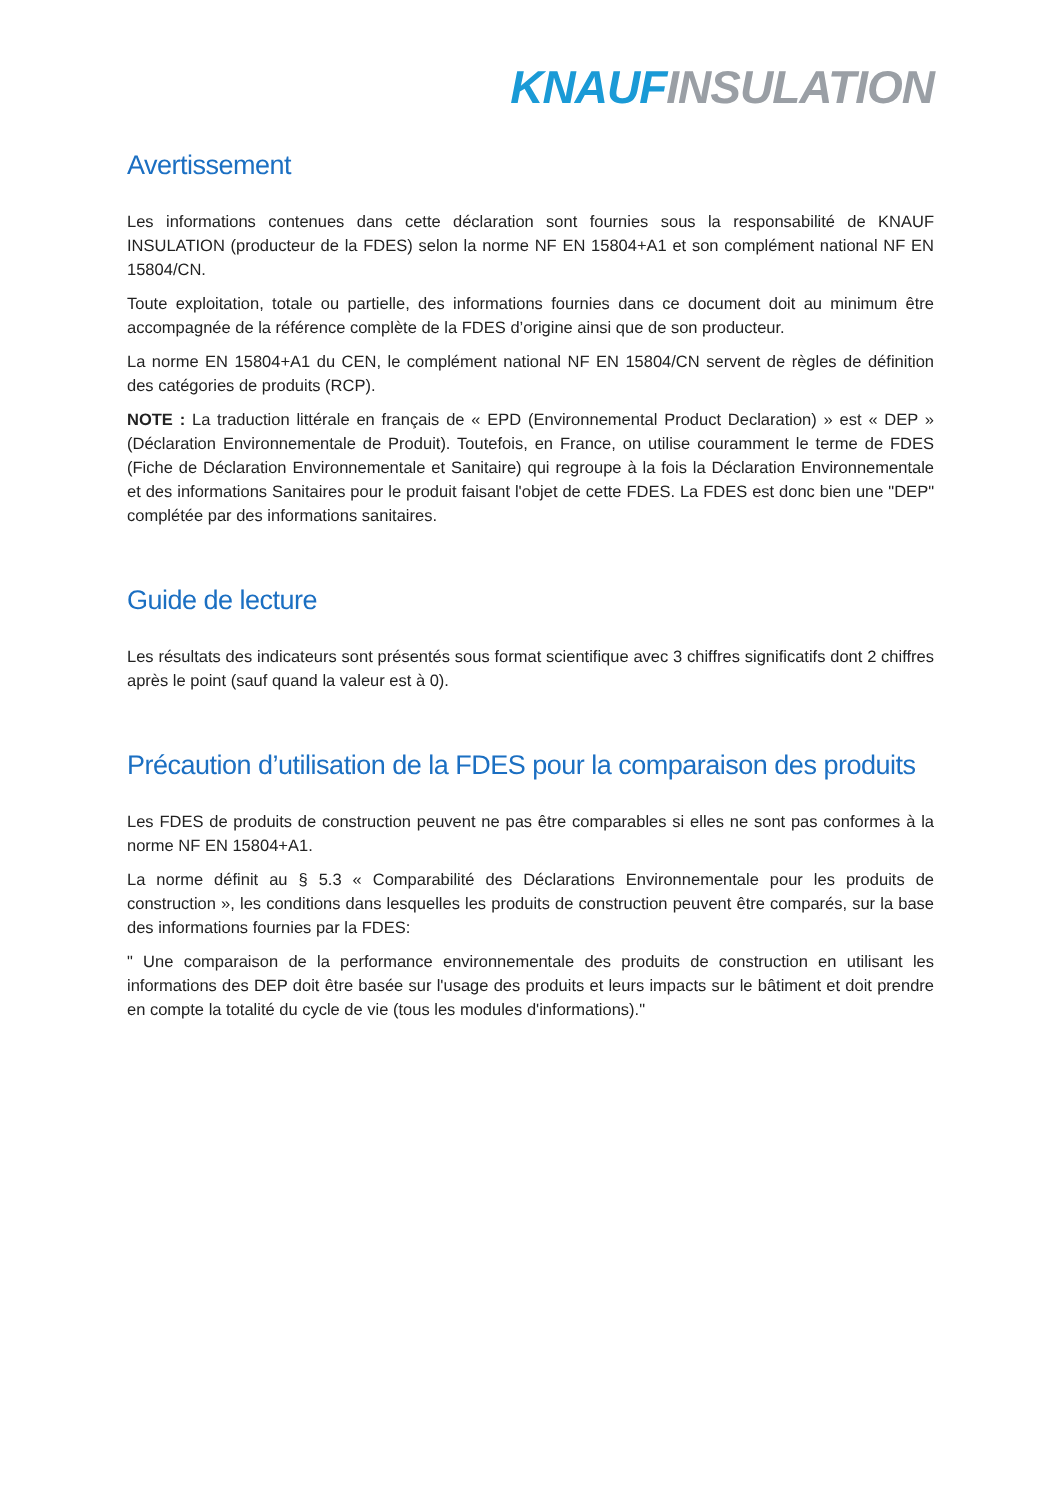KNAUF INSULATION
Avertissement
Les informations contenues dans cette déclaration sont fournies sous la responsabilité de KNAUF INSULATION (producteur de la FDES) selon la norme NF EN 15804+A1 et son complément national NF EN 15804/CN.
Toute exploitation, totale ou partielle, des informations fournies dans ce document doit au minimum être accompagnée de la référence complète de la FDES d’origine ainsi que de son producteur.
La norme EN 15804+A1 du CEN, le complément national NF EN 15804/CN servent de règles de définition des catégories de produits (RCP).
NOTE : La traduction littérale en français de « EPD (Environnemental Product Declaration) » est « DEP » (Déclaration Environnementale de Produit). Toutefois, en France, on utilise couramment le terme de FDES (Fiche de Déclaration Environnementale et Sanitaire) qui regroupe à la fois la Déclaration Environnementale et des informations Sanitaires pour le produit faisant l'objet de cette FDES. La FDES est donc bien une "DEP" complétée par des informations sanitaires.
Guide de lecture
Les résultats des indicateurs sont présentés sous format scientifique avec 3 chiffres significatifs dont 2 chiffres après le point (sauf quand la valeur est à 0).
Précaution d’utilisation de la FDES pour la comparaison des produits
Les FDES de produits de construction peuvent ne pas être comparables si elles ne sont pas conformes à la norme NF EN 15804+A1.
La norme définit au § 5.3 « Comparabilité des Déclarations Environnementale pour les produits de construction », les conditions dans lesquelles les produits de construction peuvent être comparés, sur la base des informations fournies par la FDES:
" Une comparaison de la performance environnementale des produits de construction en utilisant les informations des DEP doit être basée sur l'usage des produits et leurs impacts sur le bâtiment et doit prendre en compte la totalité du cycle de vie (tous les modules d'informations)."